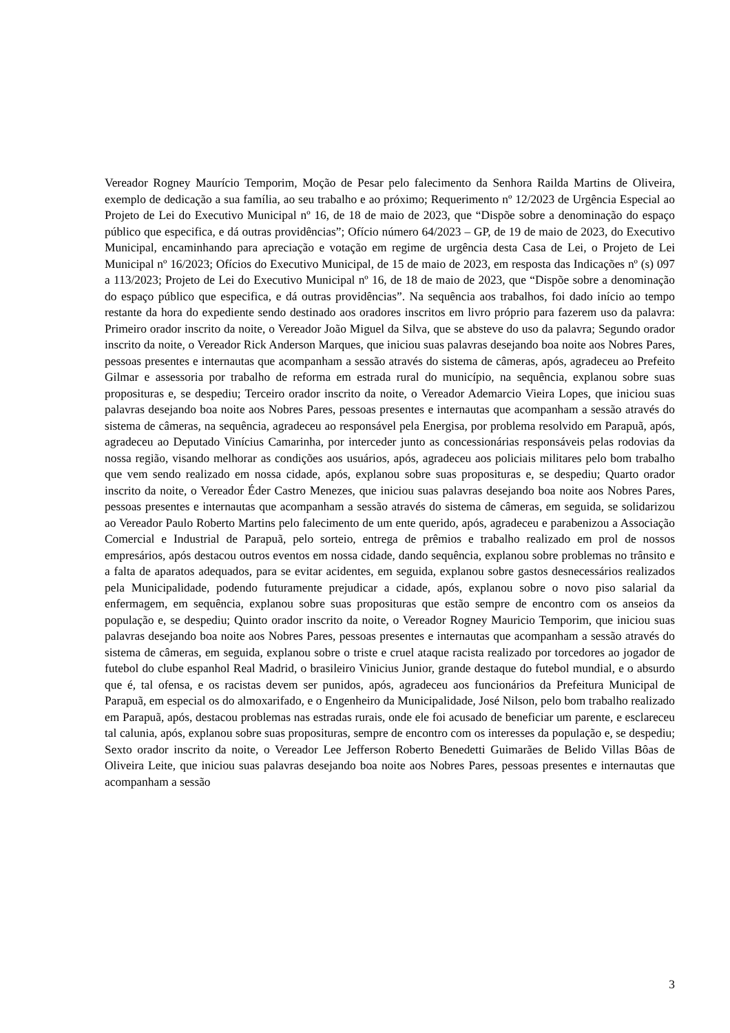Vereador Rogney Maurício Temporim, Moção de Pesar pelo falecimento da Senhora Railda Martins de Oliveira, exemplo de dedicação a sua família, ao seu trabalho e ao próximo; Requerimento nº 12/2023 de Urgência Especial ao Projeto de Lei do Executivo Municipal nº 16, de 18 de maio de 2023, que “Dispõe sobre a denominação do espaço público que especifica, e dá outras providências”; Ofício número 64/2023 – GP, de 19 de maio de 2023, do Executivo Municipal, encaminhando para apreciação e votação em regime de urgência desta Casa de Lei, o Projeto de Lei Municipal nº 16/2023; Ofícios do Executivo Municipal, de 15 de maio de 2023, em resposta das Indicações nº (s) 097 a 113/2023; Projeto de Lei do Executivo Municipal nº 16, de 18 de maio de 2023, que “Dispõe sobre a denominação do espaço público que especifica, e dá outras providências”. Na sequência aos trabalhos, foi dado início ao tempo restante da hora do expediente sendo destinado aos oradores inscritos em livro próprio para fazerem uso da palavra: Primeiro orador inscrito da noite, o Vereador João Miguel da Silva, que se absteve do uso da palavra; Segundo orador inscrito da noite, o Vereador Rick Anderson Marques, que iniciou suas palavras desejando boa noite aos Nobres Pares, pessoas presentes e internautas que acompanham a sessão através do sistema de câmeras, após, agradeceu ao Prefeito Gilmar e assessoria por trabalho de reforma em estrada rural do município, na sequência, explanou sobre suas proposituras e, se despediu; Terceiro orador inscrito da noite, o Vereador Ademarcio Vieira Lopes, que iniciou suas palavras desejando boa noite aos Nobres Pares, pessoas presentes e internautas que acompanham a sessão através do sistema de câmeras, na sequência, agradeceu ao responsável pela Energisa, por problema resolvido em Parapuã, após, agradeceu ao Deputado Vinícius Camarinha, por interceder junto as concessionárias responsáveis pelas rodovias da nossa região, visando melhorar as condições aos usuários, após, agradeceu aos policiais militares pelo bom trabalho que vem sendo realizado em nossa cidade, após, explanou sobre suas proposituras e, se despediu; Quarto orador inscrito da noite, o Vereador Éder Castro Menezes, que iniciou suas palavras desejando boa noite aos Nobres Pares, pessoas presentes e internautas que acompanham a sessão através do sistema de câmeras, em seguida, se solidarizou ao Vereador Paulo Roberto Martins pelo falecimento de um ente querido, após, agradeceu e parabenizou a Associação Comercial e Industrial de Parapuã, pelo sorteio, entrega de prêmios e trabalho realizado em prol de nossos empresários, após destacou outros eventos em nossa cidade, dando sequência, explanou sobre problemas no trânsito e a falta de aparatos adequados, para se evitar acidentes, em seguida, explanou sobre gastos desnecessários realizados pela Municipalidade, podendo futuramente prejudicar a cidade, após, explanou sobre o novo piso salarial da enfermagem, em sequência, explanou sobre suas proposituras que estão sempre de encontro com os anseios da população e, se despediu; Quinto orador inscrito da noite, o Vereador Rogney Mauricio Temporim, que iniciou suas palavras desejando boa noite aos Nobres Pares, pessoas presentes e internautas que acompanham a sessão através do sistema de câmeras, em seguida, explanou sobre o triste e cruel ataque racista realizado por torcedores ao jogador de futebol do clube espanhol Real Madrid, o brasileiro Vinicius Junior, grande destaque do futebol mundial, e o absurdo que é, tal ofensa, e os racistas devem ser punidos, após, agradeceu aos funcionários da Prefeitura Municipal de Parapuã, em especial os do almoxarifado, e o Engenheiro da Municipalidade, José Nilson, pelo bom trabalho realizado em Parapuã, após, destacou problemas nas estradas rurais, onde ele foi acusado de beneficiar um parente, e esclareceu tal calunia, após, explanou sobre suas proposituras, sempre de encontro com os interesses da população e, se despediu; Sexto orador inscrito da noite, o Vereador Lee Jefferson Roberto Benedetti Guimarães de Belido Villas Bôas de Oliveira Leite, que iniciou suas palavras desejando boa noite aos Nobres Pares, pessoas presentes e internautas que acompanham a sessão
3